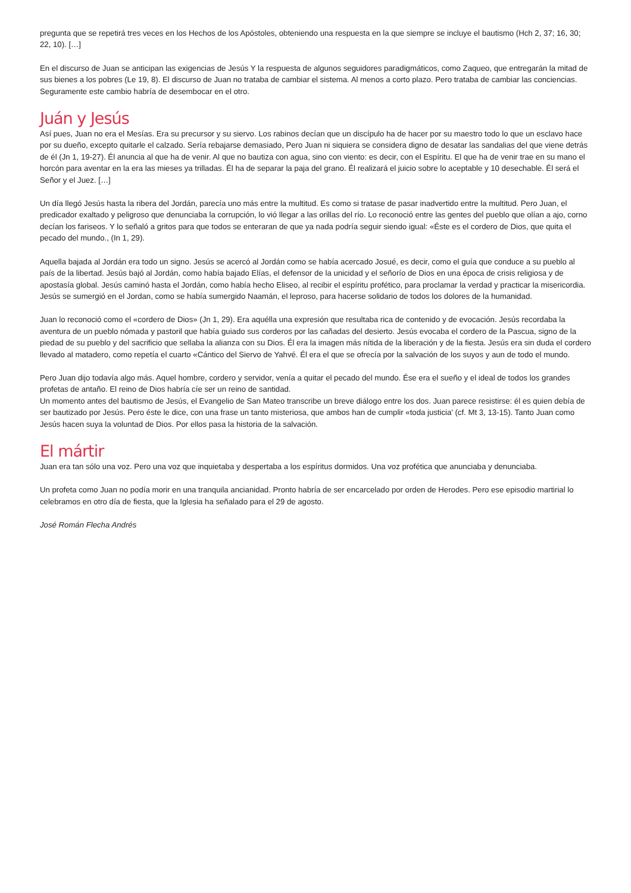pregunta que se repetirá tres veces en los Hechos de los Apóstoles, obteniendo una respuesta en la que siempre se incluye el bautismo (Hch 2, 37; 16, 30; 22, 10). […]
En el discurso de Juan se anticipan las exigencias de Jesús Y la respuesta de algunos seguidores paradigmáticos, como Zaqueo, que entregarán la mitad de sus bienes a los pobres (Le 19, 8). El discurso de Juan no trataba de cambiar el sistema. Al menos a corto plazo. Pero trataba de cambiar las conciencias. Seguramente este cambio habría de desembocar en el otro.
Juán y Jesús
Así pues, Juan no era el Mesías. Era su precursor y su siervo. Los rabinos decían que un discípulo ha de hacer por su maestro todo lo que un esclavo hace por su dueño, excepto quitarle el calzado. Sería rebajarse demasiado, Pero Juan ni siquiera se considera digno de desatar las sandalias del que viene detrás de él (Jn 1, 19-27). Él anuncia al que ha de venir. Al que no bautiza con agua, sino con viento: es decir, con el Espíritu. El que ha de venir trae en su mano el horcón para aventar en la era las mieses ya trilladas. Él ha de separar la paja del grano. Él realizará el juicio sobre lo aceptable y 10 desechable. Él será el Señor y el Juez. […]
Un día llegó Jesús hasta la ribera del Jordán, parecía uno más entre la multitud. Es como si tratase de pasar inadvertido entre la multitud. Pero Juan, el predicador exaltado y peligroso que denunciaba la corrupción, lo vió llegar a las orillas del río. Lo reconoció entre las gentes del pueblo que olían a ajo, corno decían los fariseos. Y lo señaló a gritos para que todos se enteraran de que ya nada podría seguir siendo igual: «Éste es el cordero de Dios, que quita el pecado del mundo., (In 1, 29).
Aquella bajada al Jordán era todo un signo. Jesús se acercó al Jordán como se había acercado Josué, es decir, como el guía que conduce a su pueblo al país de la libertad. Jesús bajó al Jordán, como había bajado Elías, el defensor de la unicidad y el señorío de Dios en una época de crisis religiosa y de apostasía global. Jesús caminó hasta el Jordán, como había hecho Eliseo, al recibir el espíritu profético, para proclamar la verdad y practicar la misericordia. Jesús se sumergió en el Jordan, como se había sumergido Naamán, el leproso, para hacerse solidario de todos los dolores de la humanidad.
Juan lo reconoció como el «cordero de Dios» (Jn 1, 29). Era aquélla una expresión que resultaba rica de contenido y de evocación. Jesús recordaba la aventura de un pueblo nómada y pastoril que había guiado sus corderos por las cañadas del desierto. Jesús evocaba el cordero de la Pascua, signo de la piedad de su pueblo y del sacrificio que sellaba la alianza con su Dios. Él era la imagen más nítida de la liberación y de la fiesta. Jesús era sin duda el cordero llevado al matadero, como repetía el cuarto «Cántico del Siervo de Yahvé. Él era el que se ofrecía por la salvación de los suyos y aun de todo el mundo.
Pero Juan dijo todavía algo más. Aquel hombre, cordero y servidor, venía a quitar el pecado del mundo. Ése era el sueño y el ideal de todos los grandes profetas de antaño. El reino de Dios habría cíe ser un reino de santidad.
Un momento antes del bautismo de Jesús, el Evangelio de San Mateo transcribe un breve diálogo entre los dos. Juan parece resistirse: él es quien debía de ser bautizado por Jesús. Pero éste le dice, con una frase un tanto misteriosa, que ambos han de cumplir «toda justicia' (cf. Mt 3, 13-15). Tanto Juan como Jesús hacen suya la voluntad de Dios. Por ellos pasa la historia de la salvación.
El mártir
Juan era tan sólo una voz. Pero una voz que inquietaba y despertaba a los espíritus dormidos. Una voz profética que anunciaba y denunciaba.
Un profeta como Juan no podía morir en una tranquila ancianidad. Pronto habría de ser encarcelado por orden de Herodes. Pero ese episodio martirial lo celebramos en otro día de fiesta, que la Iglesia ha señalado para el 29 de agosto.
José Román Flecha Andrés